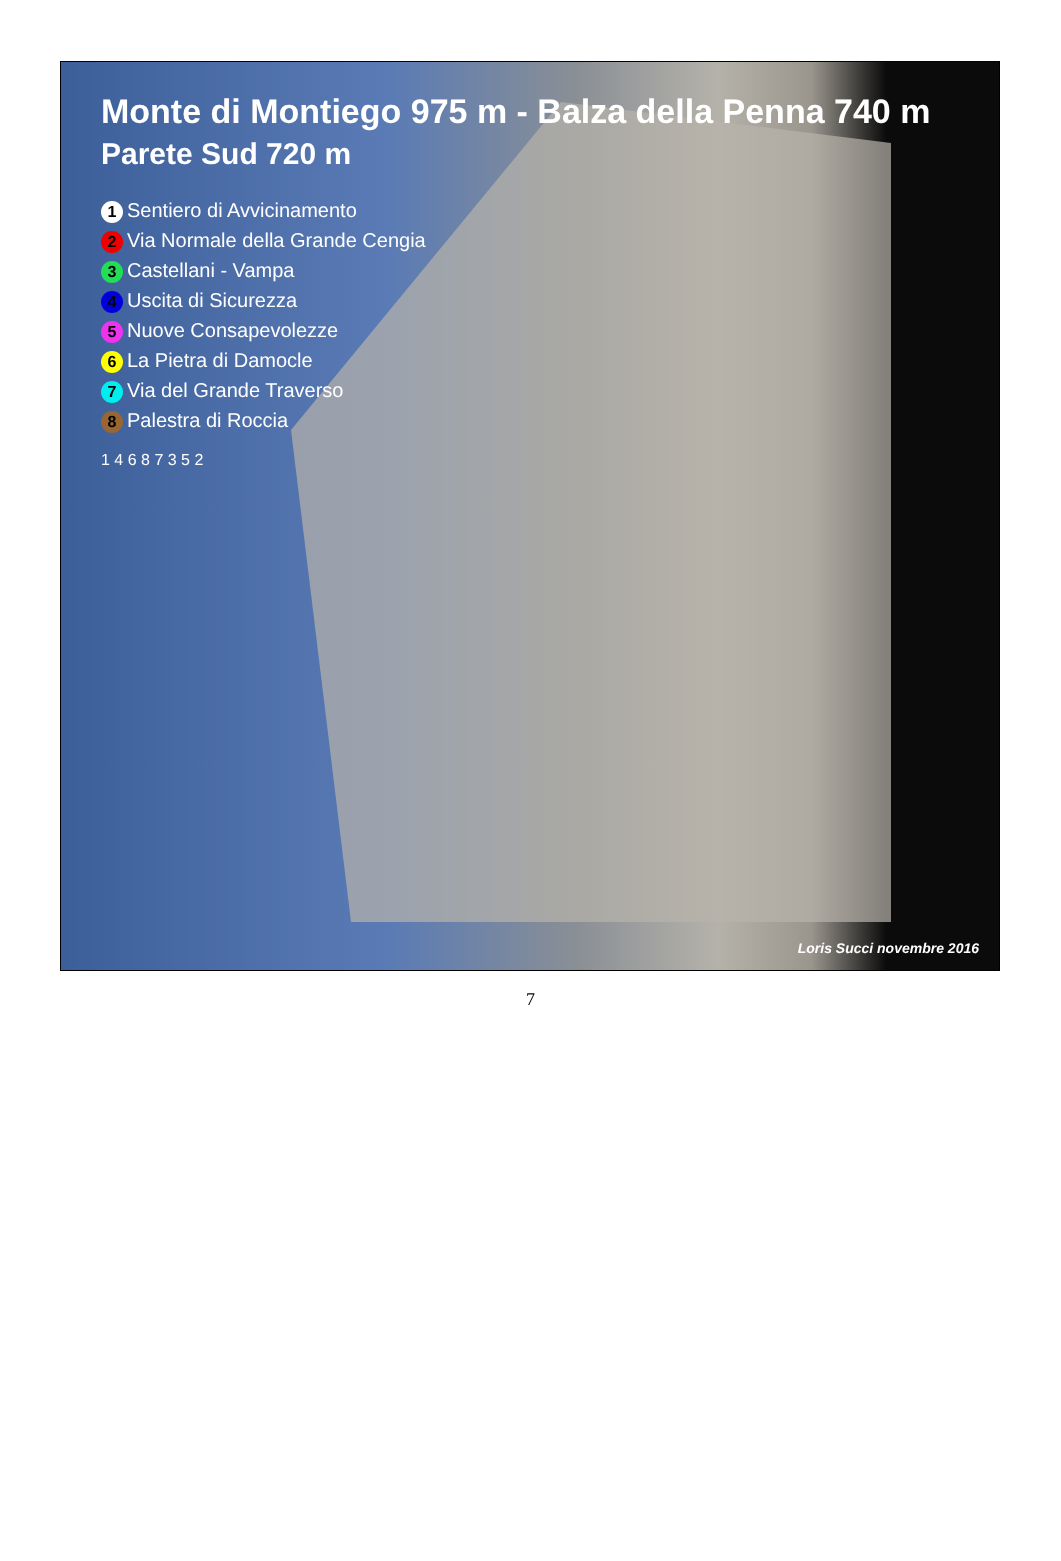Monte di Montiego 975 m - Balza della Penna 740 m
Parete Sud 720 m
1 Sentiero di Avvicinamento
2 Via Normale della Grande Cengia
3 Castellani - Vampa
4 Uscita di Sicurezza
5 Nuove Consapevolezze
6 La Pietra di Damocle
7 Via del Grande Traverso
8 Palestra di Roccia
1 4 6 8 7 3 5 2
Loris Succi novembre 2016
7